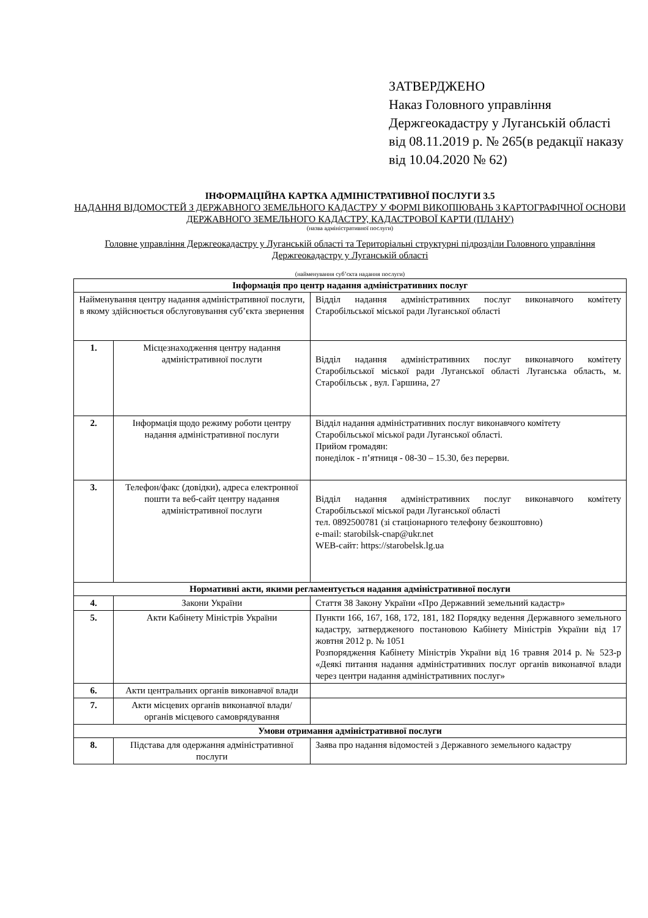ЗАТВЕРДЖЕНО
Наказ Головного управління Держгеокадастру у Луганській області
від 08.11.2019 р. № 265(в редакції наказу від 10.04.2020 № 62)
ІНФОРМАЦІЙНА КАРТКА АДМІНІСТРАТИВНОЇ ПОСЛУГИ 3.5
НАДАННЯ ВІДОМОСТЕЙ З ДЕРЖАВНОГО ЗЕМЕЛЬНОГО КАДАСТРУ У ФОРМІ ВИКОПІЮВАНЬ З КАРТОГРАФІЧНОЇ ОСНОВИ ДЕРЖАВНОГО ЗЕМЕЛЬНОГО КАДАСТРУ, КАДАСТРОВОЇ КАРТИ (ПЛАНУ)
(назва адміністративної послуги)
Головне управління Держгеокадастру у Луганській області та Територіальні структурні підрозділи Головного управління Держгеокадастру у Луганській області
(найменування суб’єкта надання послуги)
| Інформація про центр надання адміністративних послуг | | |
| Найменування центру надання адміністративної послуги, в якому здійснюється обслуговування суб’єкта звернення | | Відділ надання адміністративних послуг виконавчого комітету Старобільської міської ради Луганської області |
| 1. | Місцезнаходження центру надання адміністративної послуги | Відділ надання адміністративних послуг виконавчого комітету Старобільської міської ради Луганської області Луганська область, м. Старобільськ , вул. Гаршина, 27 |
| 2. | Інформація щодо режиму роботи центру надання адміністративної послуги | Відділ надання адміністративних послуг виконавчого комітету Старобільської міської ради Луганської області. Прийом громадян: понеділок - п’ятниця - 08-30 – 15.30, без перерви. |
| 3. | Телефон/факс (довідки), адреса електронної пошти та веб-сайт центру надання адміністративної послуги | Відділ надання адміністративних послуг виконавчого комітету Старобільської міської ради Луганської області тел. 0892500781 (зі стаціонарного телефону безкоштовно) e-mail: starobilsk-cnap@ukr.net WEB-сайт: https://starobelsk.lg.ua |
| Нормативні акти, якими регламентується надання адміністративної послуги | | |
| 4. | Закони України | Стаття 38 Закону України «Про Державний земельний кадастр» |
| 5. | Акти Кабінету Міністрів України | Пункти 166, 167, 168, 172, 181, 182 Порядку ведення Державного земельного кадастру, затвердженого постановою Кабінету Міністрів України від 17 жовтня 2012 р. № 1051 Розпорядження Кабінету Міністрів України від 16 травня 2014 р. № 523-р «Деякі питання надання адміністративних послуг органів виконавчої влади через центри надання адміністративних послуг» |
| 6. | Акти центральних органів виконавчої влади | |
| 7. | Акти місцевих органів виконавчої влади/органів місцевого самоврядування | |
| Умови отримання адміністративної послуги | | |
| 8. | Підстава для одержання адміністративної послуги | Заява про надання відомостей з Державного земельного кадастру |